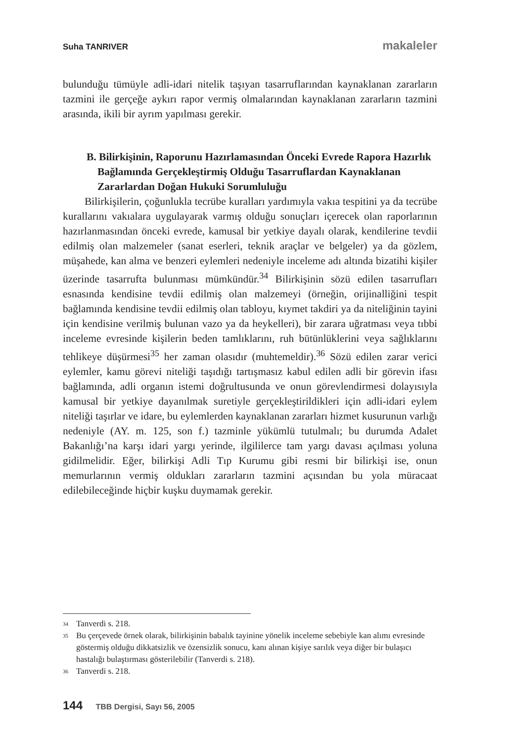Suha TANRIVER makaleler
bulunduğu tümüyle adli-idari nitelik taşıyan tasarruflarından kaynaklanan zararların tazmini ile gerçeğe aykırı rapor vermiş olmalarından kaynaklanan zararların tazmini arasında, ikili bir ayrım yapılması gerekir.
B. Bilirkişinin, Raporunu Hazırlamasından Önceki Evrede Rapora Hazırlık Bağlamında Gerçekleştirmiş Olduğu Tasarruflardan Kaynaklanan Zararlardan Doğan Hukuki Sorumluluğu
Bilirkişilerin, çoğunlukla tecrübe kuralları yardımıyla vakıa tespitini ya da tecrübe kurallarını vakıalara uygulayarak varmış olduğu sonuçları içerecek olan raporlarının hazırlanmasından önceki evrede, kamusal bir yetkiye dayalı olarak, kendilerine tevdii edilmiş olan malzemeler (sanat eserleri, teknik araçlar ve belgeler) ya da gözlem, müşahede, kan alma ve benzeri eylemleri nedeniyle inceleme adı altında bizatihi kişiler üzerinde tasarrufta bulunması mümkündür.<sup>34</sup> Bilirkişinin sözü edilen tasarrufları esnasında kendisine tevdii edilmiş olan malzemeyi (örneğin, orijinalliğini tespit bağlamında kendisine tevdii edilmiş olan tabloyu, kıymet takdiri ya da niteliğinin tayini için kendisine verilmiş bulunan vazo ya da heykelleri), bir zarara uğratması veya tıbbi inceleme evresinde kişilerin beden tamlıklarını, ruh bütünlüklerini veya sağlıklarını tehlikeye düşürmesi<sup>35</sup> her zaman olasıdır (muhtemeldir).<sup>36</sup> Sözü edilen zarar verici eylemler, kamu görevi niteliği taşıdığı tartışmasız kabul edilen adli bir görevin ifası bağlamında, adli organın istemi doğrultusunda ve onun görevlendirmesi dolayısıyla kamusal bir yetkiye dayanılmak suretiyle gerçekleştirildikleri için adli-idari eylem niteliği taşırlar ve idare, bu eylemlerden kaynaklanan zararları hizmet kusurunun varlığı nedeniyle (AY. m. 125, son f.) tazminle yükümlü tutulmalı; bu durumda Adalet Bakanlığı’na karşı idari yargı yerinde, ilgililerce tam yargı davası açılması yoluna gidilmelidir. Eğer, bilirkişi Adli Tıp Kurumu gibi resmi bir bilirkişi ise, onun memurlarının vermiş oldukları zararların tazmini açısından bu yola müracaat edilebileceğinde hiçbir kuşku duymamak gerekir.
34 Tanverdi s. 218.
35 Bu çerçevede örnek olarak, bilirkişinin babalık tayinine yönelik inceleme sebebiyle kan alımı evresinde göstermiş olduğu dikkatsizlik ve özensizlik sonucu, kanı alınan kişiye sarılık veya diğer bir bulaşıcı hastalığı bulaştırması gösterilebilir (Tanverdi s. 218).
36 Tanverdi s. 218.
144 TBB Dergisi, Sayı 56, 2005